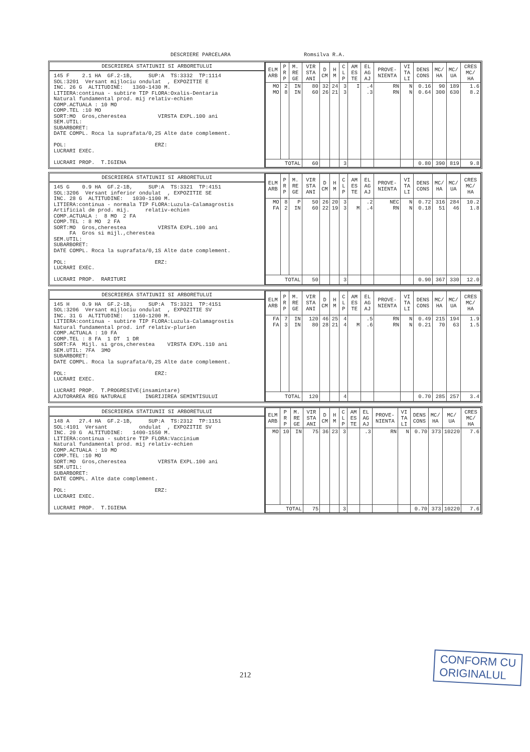DESCRIERE PARCELARA Romsilva R.A.
DESCRIEREA STATIUNII SI ARBORETULUI
145 F    2.1 HA  GF.2-1B,     SUP:A  TS:3332  TP:1114
SOL:3201  Versant mijlociu ondulat  , EXPOZITIE E
INC. 26 G  ALTITUDINE:   1360-1430 M.
LITIERA:continua - subtire TIP FLORA:Oxalis-Dentaria
Natural fundamental prod. mij relativ-echien
COMP.ACTUALA : 10 MO
COMP.TEL :10 MO
SORT:MO  Gros,cherestea          VIRSTA EXPL.100 ani
SEM.UTIL:
SUBARBORET:
DATE COMPL. Roca la suprafata/0,2S Alte date complement.

POL:                            ERZ:
LUCRARI EXEC.

LUCRARI PROP.  T.IGIENA
| ELM ARB | P R P | M. RE GE | VIR STA ANI | D CM | H M | C L P | AM ES TE | EL AG AJ | PROVE- NIENTA | VI TA LI | DENS CONS | MC/ HA | MC/ UA | CRES MC/ HA |
| --- | --- | --- | --- | --- | --- | --- | --- | --- | --- | --- | --- | --- | --- | --- |
| MO MO | 2 8 | IN IN | 80 60 | 32 26 | 24 21 | 3 3 | I | .4 .3 | RN RN | N N | 0.16 0.64 | 90 300 | 189 630 | 1.6 8.2 |
| TOTAL | | | 60 | | | 3 | | | | | 0.80 | 390 | 819 | 9.8 |
DESCRIEREA STATIUNII SI ARBORETULUI
145 G    0.9 HA  GF.2-1B,     SUP:A  TS:3321  TP:4151
SOL:3206  Versant inferior ondulat  , EXPOZITIE SE
INC. 28 G  ALTITUDINE:   1030-1100 M.
LITIERA:continua - normala TIP FLORA:Luzula-Calamagrostis
Artificial de prod. mij.     relativ-echien
COMP.ACTUALA :  8 MO  2 FA
COMP.TEL : 8 MO  2 FA
SORT:MO  Gros,cherestea          VIRSTA EXPL.100 ani
     FA  Gros si mijl.,cherestea
SEM.UTIL:
SUBARBORET:
DATE COMPL. Roca la suprafata/0,1S Alte date complement.

POL:                            ERZ:
LUCRARI EXEC.

LUCRARI PROP.  RARITURI
| ELM ARB | P R P | M. RE GE | VIR STA ANI | D CM | H M | C L P | AM ES TE | EL AG AJ | PROVE- NIENTA | VI TA LI | DENS CONS | MC/ HA | MC/ UA | CRES MC/ HA |
| --- | --- | --- | --- | --- | --- | --- | --- | --- | --- | --- | --- | --- | --- | --- |
| MO FA | 8 2 | P IN | 50 60 | 26 22 | 20 19 | 3 3 | M | .2 .4 | NEC RN | N N | 0.72 0.18 | 316 51 | 284 46 | 10.2 1.8 |
| TOTAL | | | 50 | | | 3 | | | | | 0.90 | 367 | 330 | 12.0 |
DESCRIEREA STATIUNII SI ARBORETULUI
145 H    0.9 HA  GF.2-1B,     SUP:A  TS:3321  TP:4151
SOL:3206  Versant mijlociu ondulat  , EXPOZITIE SV
INC. 31 G  ALTITUDINE:   1160-1200 M.
LITIERA:continua - subtire TIP FLORA:Luzula-Calamagrostis
Natural fundamental prod. inf relativ-plurien
COMP.ACTUALA : 10 FA
COMP.TEL : 8 FA  1 DT  1 DR
SORT:FA  Mijl. si gros,cherestea    VIRSTA EXPL.110 ani
SEM.UTIL: 7FA  3MO
SUBARBORET:
DATE COMPL. Roca la suprafata/0,2S Alte date complement.

POL:                            ERZ:
LUCRARI EXEC.

LUCRARI PROP.  T.PROGRESIVE(insamintare)
AJUTORAREA REG NATURALE      INGRIJIREA SEMINTISULUI
| ELM ARB | P R P | M. RE GE | VIR STA ANI | D CM | H M | C L P | AM ES TE | EL AG AJ | PROVE- NIENTA | VI TA LI | DENS CONS | MC/ HA | MC/ UA | CRES MC/ HA |
| --- | --- | --- | --- | --- | --- | --- | --- | --- | --- | --- | --- | --- | --- | --- |
| FA FA | 7 3 | IN IN | 120 80 | 46 28 | 25 21 | 4 4 | M | .5 .6 | RN RN | N N | 0.49 0.21 | 215 70 | 194 63 | 1.9 1.5 |
| TOTAL | | | 120 | | | 4 | | | | | 0.70 | 285 | 257 | 3.4 |
DESCRIEREA STATIUNII SI ARBORETULUI
148 A   27.4 HA  GF.2-1B,     SUP:A  TS:2312  TP:1151
SOL:4101  Versant          ondulat  , EXPOZITIE SV
INC. 20 G  ALTITUDINE:   1400-1550 M.
LITIERA:continua - subtire TIP FLORA:Vaccinium
Natural fundamental prod. mij relativ-echien
COMP.ACTUALA : 10 MO
COMP.TEL :10 MO
SORT:MO  Gros,cherestea          VIRSTA EXPL.100 ani
SEM.UTIL:
SUBARBORET:
DATE COMPL. Alte date complement.

POL:                            ERZ:
LUCRARI EXEC.

LUCRARI PROP.  T.IGIENA
| ELM ARB | P R P | M. RE GE | VIR STA ANI | D CM | H M | C L P | AM ES TE | EL AG AJ | PROVE- NIENTA | VI TA LI | DENS CONS | MC/ HA | MC/ UA | CRES MC/ HA |
| --- | --- | --- | --- | --- | --- | --- | --- | --- | --- | --- | --- | --- | --- | --- |
| MO | 10 | IN | 75 | 36 | 23 | 3 | | .3 | RN | N | 0.70 | 373 | 10220 | 7.6 |
| TOTAL | | | 75 | | | 3 | | | | | 0.70 | 373 | 10220 | 7.6 |
212
CONFORM CU
ORIGINALUL